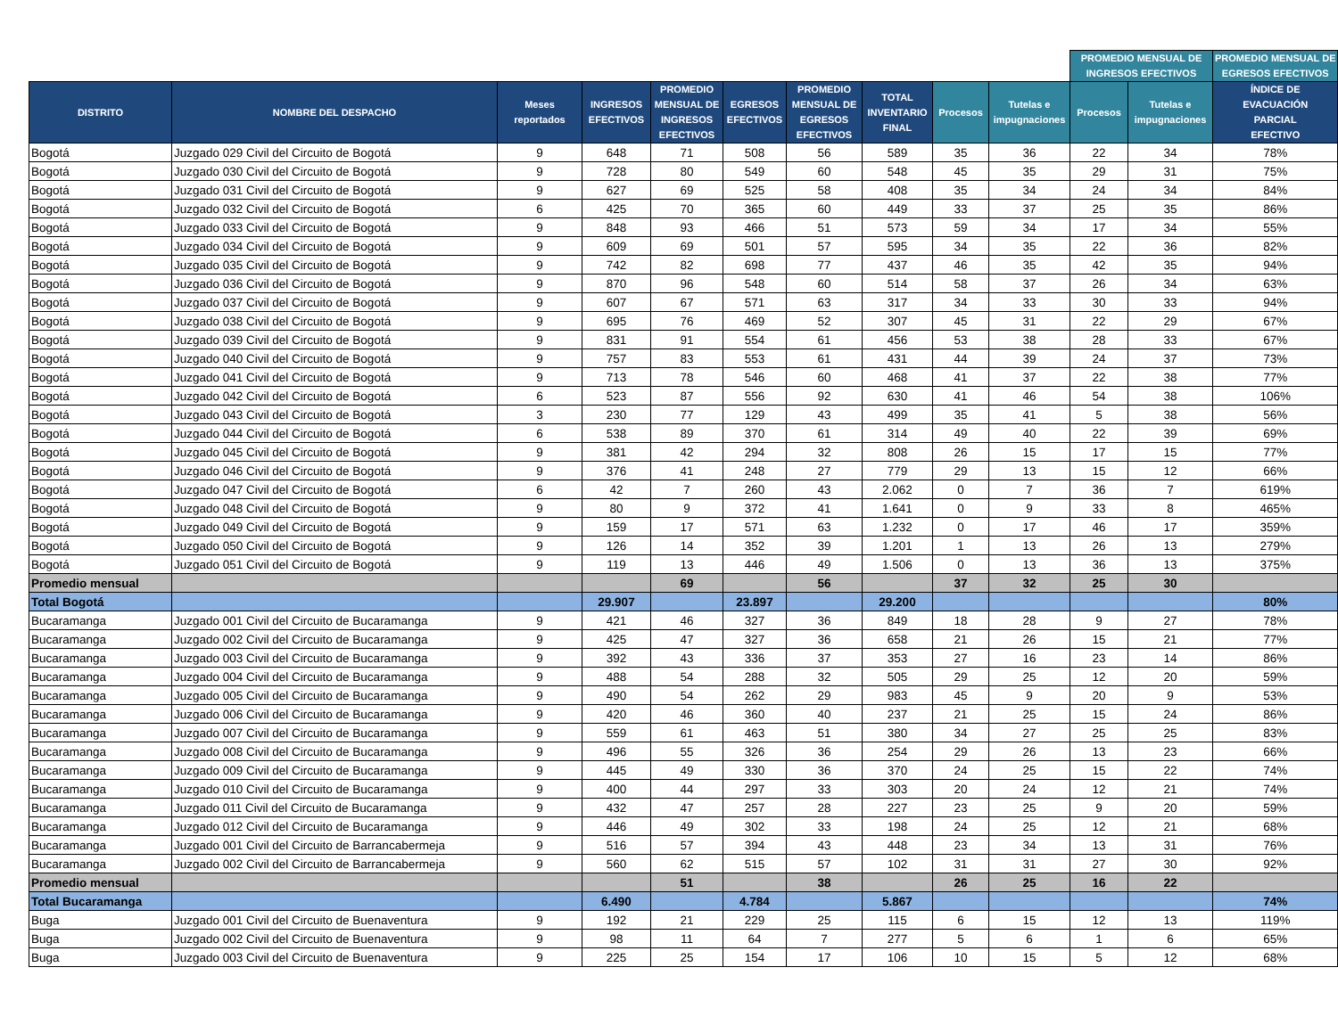| | | | | | | | | | | PROMEDIO MENSUAL DE INGRESOS EFECTIVOS | | PROMEDIO MENSUAL DE EGRESOS EFECTIVOS | |
| --- | --- | --- | --- | --- | --- | --- | --- | --- | --- | --- | --- | --- | --- |
| DISTRITO | NOMBRE DEL DESPACHO | Meses reportados | INGRESOS EFECTIVOS | PROMEDIO MENSUAL DE INGRESOS EFECTIVOS | EGRESOS EFECTIVOS | PROMEDIO MENSUAL DE EGRESOS EFECTIVOS | TOTAL INVENTARIO FINAL | Procesos | Tutelas e impugnaciones | Procesos | Tutelas e impugnaciones | ÍNDICE DE EVACUACIÓN PARCIAL EFECTIVO | |
| Bogotá | Juzgado 029 Civil del Circuito de Bogotá | 9 | 648 | 71 | 508 | 56 | 589 | 35 | 36 | 22 | 34 | 78% | |
| Bogotá | Juzgado 030 Civil del Circuito de Bogotá | 9 | 728 | 80 | 549 | 60 | 548 | 45 | 35 | 29 | 31 | 75% | |
| Bogotá | Juzgado 031 Civil del Circuito de Bogotá | 9 | 627 | 69 | 525 | 58 | 408 | 35 | 34 | 24 | 34 | 84% | |
| Bogotá | Juzgado 032 Civil del Circuito de Bogotá | 6 | 425 | 70 | 365 | 60 | 449 | 33 | 37 | 25 | 35 | 86% | |
| Bogotá | Juzgado 033 Civil del Circuito de Bogotá | 9 | 848 | 93 | 466 | 51 | 573 | 59 | 34 | 17 | 34 | 55% | |
| Bogotá | Juzgado 034 Civil del Circuito de Bogotá | 9 | 609 | 69 | 501 | 57 | 595 | 34 | 35 | 22 | 36 | 82% | |
| Bogotá | Juzgado 035 Civil del Circuito de Bogotá | 9 | 742 | 82 | 698 | 77 | 437 | 46 | 35 | 42 | 35 | 94% | |
| Bogotá | Juzgado 036 Civil del Circuito de Bogotá | 9 | 870 | 96 | 548 | 60 | 514 | 58 | 37 | 26 | 34 | 63% | |
| Bogotá | Juzgado 037 Civil del Circuito de Bogotá | 9 | 607 | 67 | 571 | 63 | 317 | 34 | 33 | 30 | 33 | 94% | |
| Bogotá | Juzgado 038 Civil del Circuito de Bogotá | 9 | 695 | 76 | 469 | 52 | 307 | 45 | 31 | 22 | 29 | 67% | |
| Bogotá | Juzgado 039 Civil del Circuito de Bogotá | 9 | 831 | 91 | 554 | 61 | 456 | 53 | 38 | 28 | 33 | 67% | |
| Bogotá | Juzgado 040 Civil del Circuito de Bogotá | 9 | 757 | 83 | 553 | 61 | 431 | 44 | 39 | 24 | 37 | 73% | |
| Bogotá | Juzgado 041 Civil del Circuito de Bogotá | 9 | 713 | 78 | 546 | 60 | 468 | 41 | 37 | 22 | 38 | 77% | |
| Bogotá | Juzgado 042 Civil del Circuito de Bogotá | 6 | 523 | 87 | 556 | 92 | 630 | 41 | 46 | 54 | 38 | 106% | |
| Bogotá | Juzgado 043 Civil del Circuito de Bogotá | 3 | 230 | 77 | 129 | 43 | 499 | 35 | 41 | 5 | 38 | 56% | |
| Bogotá | Juzgado 044 Civil del Circuito de Bogotá | 6 | 538 | 89 | 370 | 61 | 314 | 49 | 40 | 22 | 39 | 69% | |
| Bogotá | Juzgado 045 Civil del Circuito de Bogotá | 9 | 381 | 42 | 294 | 32 | 808 | 26 | 15 | 17 | 15 | 77% | |
| Bogotá | Juzgado 046 Civil del Circuito de Bogotá | 9 | 376 | 41 | 248 | 27 | 779 | 29 | 13 | 15 | 12 | 66% | |
| Bogotá | Juzgado 047 Civil del Circuito de Bogotá | 6 | 42 | 7 | 260 | 43 | 2.062 | 0 | 7 | 36 | 7 | 619% | |
| Bogotá | Juzgado 048 Civil del Circuito de Bogotá | 9 | 80 | 9 | 372 | 41 | 1.641 | 0 | 9 | 33 | 8 | 465% | |
| Bogotá | Juzgado 049 Civil del Circuito de Bogotá | 9 | 159 | 17 | 571 | 63 | 1.232 | 0 | 17 | 46 | 17 | 359% | |
| Bogotá | Juzgado 050 Civil del Circuito de Bogotá | 9 | 126 | 14 | 352 | 39 | 1.201 | 1 | 13 | 26 | 13 | 279% | |
| Bogotá | Juzgado 051 Civil del Circuito de Bogotá | 9 | 119 | 13 | 446 | 49 | 1.506 | 0 | 13 | 36 | 13 | 375% | |
| Promedio mensual | | | | 69 | | 56 | | 37 | 32 | 25 | 30 | | |
| Total Bogotá | | | 29.907 | | 23.897 | | 29.200 | | | | | 80% | |
| Bucaramanga | Juzgado 001 Civil del Circuito de Bucaramanga | 9 | 421 | 46 | 327 | 36 | 849 | 18 | 28 | 9 | 27 | 78% | |
| Bucaramanga | Juzgado 002 Civil del Circuito de Bucaramanga | 9 | 425 | 47 | 327 | 36 | 658 | 21 | 26 | 15 | 21 | 77% | |
| Bucaramanga | Juzgado 003 Civil del Circuito de Bucaramanga | 9 | 392 | 43 | 336 | 37 | 353 | 27 | 16 | 23 | 14 | 86% | |
| Bucaramanga | Juzgado 004 Civil del Circuito de Bucaramanga | 9 | 488 | 54 | 288 | 32 | 505 | 29 | 25 | 12 | 20 | 59% | |
| Bucaramanga | Juzgado 005 Civil del Circuito de Bucaramanga | 9 | 490 | 54 | 262 | 29 | 983 | 45 | 9 | 20 | 9 | 53% | |
| Bucaramanga | Juzgado 006 Civil del Circuito de Bucaramanga | 9 | 420 | 46 | 360 | 40 | 237 | 21 | 25 | 15 | 24 | 86% | |
| Bucaramanga | Juzgado 007 Civil del Circuito de Bucaramanga | 9 | 559 | 61 | 463 | 51 | 380 | 34 | 27 | 25 | 25 | 83% | |
| Bucaramanga | Juzgado 008 Civil del Circuito de Bucaramanga | 9 | 496 | 55 | 326 | 36 | 254 | 29 | 26 | 13 | 23 | 66% | |
| Bucaramanga | Juzgado 009 Civil del Circuito de Bucaramanga | 9 | 445 | 49 | 330 | 36 | 370 | 24 | 25 | 15 | 22 | 74% | |
| Bucaramanga | Juzgado 010 Civil del Circuito de Bucaramanga | 9 | 400 | 44 | 297 | 33 | 303 | 20 | 24 | 12 | 21 | 74% | |
| Bucaramanga | Juzgado 011 Civil del Circuito de Bucaramanga | 9 | 432 | 47 | 257 | 28 | 227 | 23 | 25 | 9 | 20 | 59% | |
| Bucaramanga | Juzgado 012 Civil del Circuito de Bucaramanga | 9 | 446 | 49 | 302 | 33 | 198 | 24 | 25 | 12 | 21 | 68% | |
| Bucaramanga | Juzgado 001 Civil del Circuito de Barrancabermeja | 9 | 516 | 57 | 394 | 43 | 448 | 23 | 34 | 13 | 31 | 76% | |
| Bucaramanga | Juzgado 002 Civil del Circuito de Barrancabermeja | 9 | 560 | 62 | 515 | 57 | 102 | 31 | 31 | 27 | 30 | 92% | |
| Promedio mensual | | | | 51 | | 38 | | 26 | 25 | 16 | 22 | | |
| Total Bucaramanga | | | 6.490 | | 4.784 | | 5.867 | | | | | 74% | |
| Buga | Juzgado 001 Civil del Circuito de Buenaventura | 9 | 192 | 21 | 229 | 25 | 115 | 6 | 15 | 12 | 13 | 119% | |
| Buga | Juzgado 002 Civil del Circuito de Buenaventura | 9 | 98 | 11 | 64 | 7 | 277 | 5 | 6 | 1 | 6 | 65% | |
| Buga | Juzgado 003 Civil del Circuito de Buenaventura | 9 | 225 | 25 | 154 | 17 | 106 | 10 | 15 | 5 | 12 | 68% | |